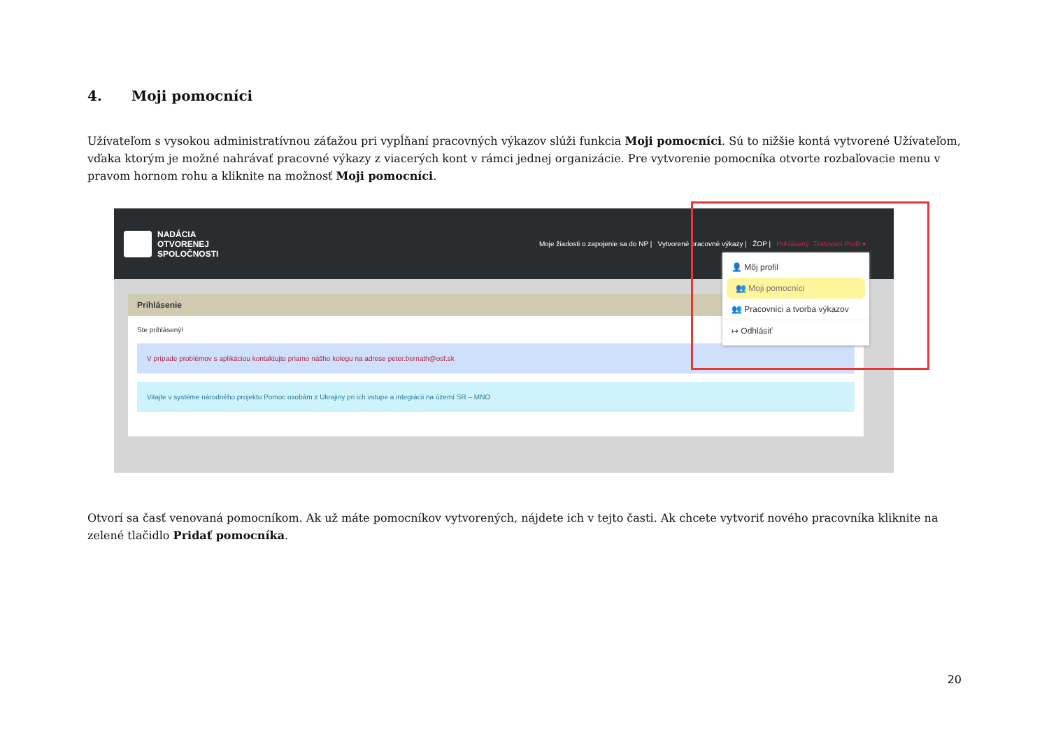4. Moji pomocníci
Užívateľom s vysokou administratívnou záťažou pri vypĺňaní pracovných výkazov slúži funkcia Moji pomocníci. Sú to nižšie kontá vytvorené Užívateľom, vďaka ktorým je možné nahrávať pracovné výkazy z viacerých kont v rámci jednej organizácie. Pre vytvorenie pomocníka otvorte rozbaľovacie menu v pravom hornom rohu a kliknite na možnosť Moji pomocníci.
NADÁCIA
OTVORENEJ
SPOLOČNOSTI
Moje žiadosti o zapojenie sa do NP | Vytvorené pracovné výkazy | ŽOP | Prihlásený: Testovací Profil ▾
Prihlásenie
Ste prihlásený!
V prípade problémov s aplikáciou kontaktujte priamo nášho kolegu na adrese peter.bernath@osf.sk
Vitajte v systéme národného projektu Pomoc osobám z Ukrajiny pri ich vstupe a integrácii na území SR – MNO
👤 Môj profil
👥 Moji pomocníci
👥 Pracovníci a tvorba výkazov
↦ Odhlásiť
Otvorí sa časť venovaná pomocníkom. Ak už máte pomocníkov vytvorených, nájdete ich v tejto časti. Ak chcete vytvoriť nového pracovníka kliknite na zelené tlačidlo Pridať pomocníka.
20